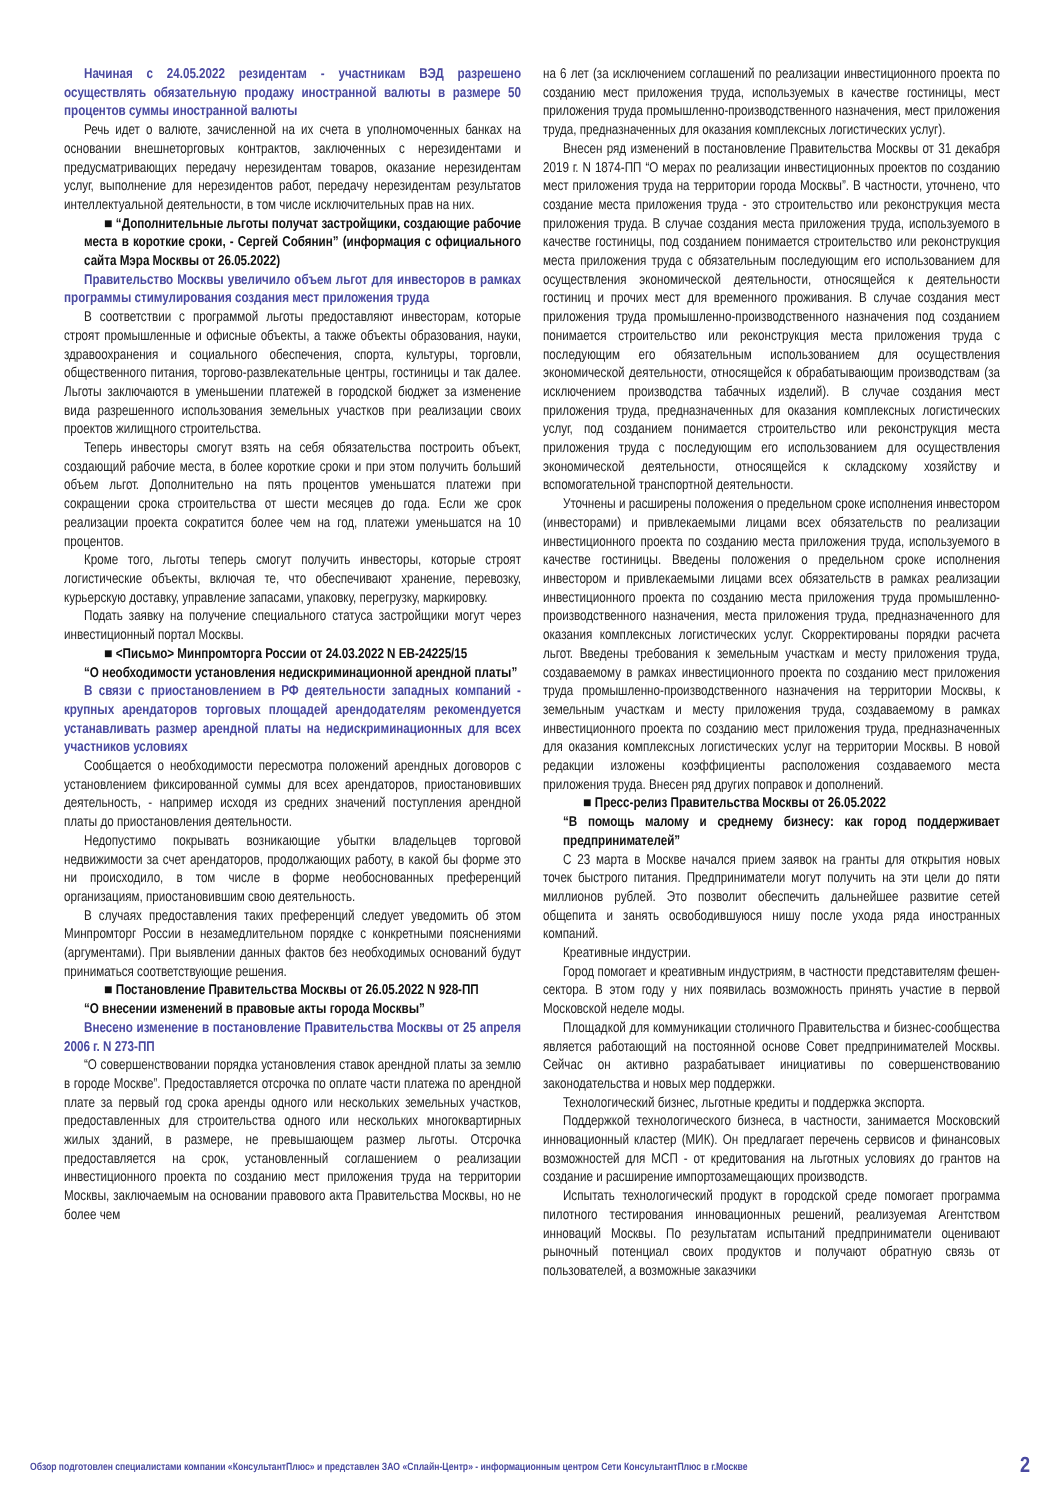Начиная с 24.05.2022 резидентам - участникам ВЭД разрешено осуществлять обязательную продажу иностранной валюты в размере 50 процентов суммы иностранной валюты
Речь идет о валюте, зачисленной на их счета в уполномоченных банках на основании внешнеторговых контрактов, заключенных с нерезидентами и предусматривающих передачу нерезидентам товаров, оказание нерезидентам услуг, выполнение для нерезидентов работ, передачу нерезидентам результатов интеллектуальной деятельности, в том числе исключительных прав на них.
■ “Дополнительные льготы получат застройщики, создающие рабочие места в короткие сроки, - Сергей Собянин” (информация с официального сайта Мэра Москвы от 26.05.2022)
Правительство Москвы увеличило объем льгот для инвесторов в рамках программы стимулирования создания мест приложения труда
В соответствии с программой льготы предоставляют инвесторам, которые строят промышленные и офисные объекты, а также объекты образования, науки, здравоохранения и социального обеспечения, спорта, культуры, торговли, общественного питания, торгово-развлекательные центры, гостиницы и так далее. Льготы заключаются в уменьшении платежей в городской бюджет за изменение вида разрешенного использования земельных участков при реализации своих проектов жилищного строительства.
Теперь инвесторы смогут взять на себя обязательства построить объект, создающий рабочие места, в более короткие сроки и при этом получить больший объем льгот. Дополнительно на пять процентов уменьшатся платежи при сокращении срока строительства от шести месяцев до года. Если же срок реализации проекта сократится более чем на год, платежи уменьшатся на 10 процентов.
Кроме того, льготы теперь смогут получить инвесторы, которые строят логистические объекты, включая те, что обеспечивают хранение, перевозку, курьерскую доставку, управление запасами, упаковку, перегрузку, маркировку.
Подать заявку на получение специального статуса застройщики могут через инвестиционный портал Москвы.
■ <Письмо> Минпромторга России от 24.03.2022 N ЕВ-24225/15
“О необходимости установления недискриминационной арендной платы”
В связи с приостановлением в РФ деятельности западных компаний - крупных арендаторов торговых площадей арендодателям рекомендуется устанавливать размер арендной платы на недискриминационных для всех участников условиях
Сообщается о необходимости пересмотра положений арендных договоров с установлением фиксированной суммы для всех арендаторов, приостановивших деятельность, - например исходя из средних значений поступления арендной платы до приостановления деятельности.
Недопустимо покрывать возникающие убытки владельцев торговой недвижимости за счет арендаторов, продолжающих работу, в какой бы форме это ни происходило, в том числе в форме необоснованных преференций организациям, приостановившим свою деятельность.
В случаях предоставления таких преференций следует уведомить об этом Минпромторг России в незамедлительном порядке с конкретными пояснениями (аргументами). При выявлении данных фактов без необходимых оснований будут приниматься соответствующие решения.
■ Постановление Правительства Москвы от 26.05.2022 N 928-ПП
“О внесении изменений в правовые акты города Москвы”
Внесено изменение в постановление Правительства Москвы от 25 апреля 2006 г. N 273-ПП
“О совершенствовании порядка установления ставок арендной платы за землю в городе Москве”. Предоставляется отсрочка по оплате части платежа по арендной плате за первый год срока аренды одного или нескольких земельных участков, предоставленных для строительства одного или нескольких многоквартирных жилых зданий, в размере, не превышающем размер льготы. Отсрочка предоставляется на срок, установленный соглашением о реализации инвестиционного проекта по созданию мест приложения труда на территории Москвы, заключаемым на основании правового акта Правительства Москвы, но не более чем
на 6 лет (за исключением соглашений по реализации инвестиционного проекта по созданию мест приложения труда, используемых в качестве гостиницы, мест приложения труда промышленно-производственного назначения, мест приложения труда, предназначенных для оказания комплексных логистических услуг).
Внесен ряд изменений в постановление Правительства Москвы от 31 декабря 2019 г. N 1874-ПП “О мерах по реализации инвестиционных проектов по созданию мест приложения труда на территории города Москвы”. В частности, уточнено, что создание места приложения труда - это строительство или реконструкция места приложения труда. В случае создания места приложения труда, используемого в качестве гостиницы, под созданием понимается строительство или реконструкция места приложения труда с обязательным последующим его использованием для осуществления экономической деятельности, относящейся к деятельности гостиниц и прочих мест для временного проживания. В случае создания мест приложения труда промышленно-производственного назначения под созданием понимается строительство или реконструкция места приложения труда с последующим его обязательным использованием для осуществления экономической деятельности, относящейся к обрабатывающим производствам (за исключением производства табачных изделий). В случае создания мест приложения труда, предназначенных для оказания комплексных логистических услуг, под созданием понимается строительство или реконструкция места приложения труда с последующим его использованием для осуществления экономической деятельности, относящейся к складскому хозяйству и вспомогательной транспортной деятельности.
Уточнены и расширены положения о предельном сроке исполнения инвестором (инвесторами) и привлекаемыми лицами всех обязательств по реализации инвестиционного проекта по созданию места приложения труда, используемого в качестве гостиницы. Введены положения о предельном сроке исполнения инвестором и привлекаемыми лицами всех обязательств в рамках реализации инвестиционного проекта по созданию места приложения труда промышленно-производственного назначения, места приложения труда, предназначенного для оказания комплексных логистических услуг. Скорректированы порядки расчета льгот. Введены требования к земельным участкам и месту приложения труда, создаваемому в рамках инвестиционного проекта по созданию мест приложения труда промышленно-производственного назначения на территории Москвы, к земельным участкам и месту приложения труда, создаваемому в рамках инвестиционного проекта по созданию мест приложения труда, предназначенных для оказания комплексных логистических услуг на территории Москвы. В новой редакции изложены коэффициенты расположения создаваемого места приложения труда. Внесен ряд других поправок и дополнений.
■ Пресс-релиз Правительства Москвы от 26.05.2022
“В помощь малому и среднему бизнесу: как город поддерживает предпринимателей”
С 23 марта в Москве начался прием заявок на гранты для открытия новых точек быстрого питания. Предприниматели могут получить на эти цели до пяти миллионов рублей. Это позволит обеспечить дальнейшее развитие сетей общепита и занять освободившуюся нишу после ухода ряда иностранных компаний.
Креативные индустрии.
Город помогает и креативным индустриям, в частности представителям фешен-сектора. В этом году у них появилась возможность принять участие в первой Московской неделе моды.
Площадкой для коммуникации столичного Правительства и бизнес-сообщества является работающий на постоянной основе Совет предпринимателей Москвы. Сейчас он активно разрабатывает инициативы по совершенствованию законодательства и новых мер поддержки.
Технологический бизнес, льготные кредиты и поддержка экспорта.
Поддержкой технологического бизнеса, в частности, занимается Московский инновационный кластер (МИК). Он предлагает перечень сервисов и финансовых возможностей для МСП - от кредитования на льготных условиях до грантов на создание и расширение импортозамещающих производств.
Испытать технологический продукт в городской среде помогает программа пилотного тестирования инновационных решений, реализуемая Агентством инноваций Москвы. По результатам испытаний предприниматели оценивают рыночный потенциал своих продуктов и получают обратную связь от пользователей, а возможные заказчики
Обзор подготовлен специалистами компании «КонсультантПлюс» и представлен ЗАО «Сплайн-Центр» - информационным центром Сети КонсультантПлюс в г.Москве 2